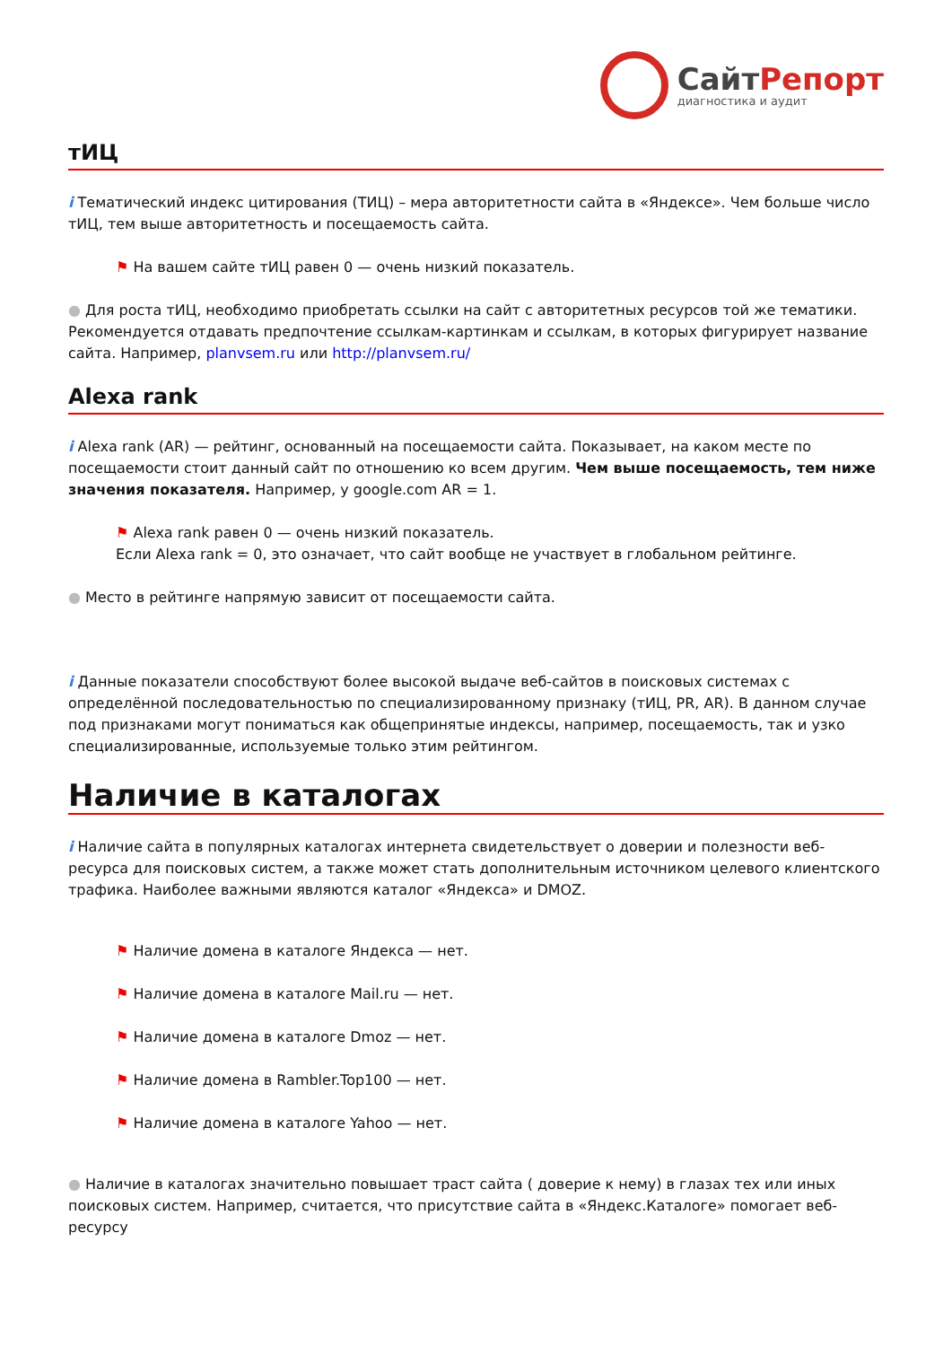СайтРепорт
диагностика и аудит
тИЦ
i Тематический индекс цитирования (ТИЦ) – мера авторитетности сайта в «Яндексе». Чем больше число тИЦ, тем выше авторитетность и посещаемость сайта.
⚑ На вашем сайте тИЦ равен 0 — очень низкий показатель.
● Для роста тИЦ, необходимо приобретать ссылки на сайт с авторитетных ресурсов той же тематики. Рекомендуется отдавать предпочтение ссылкам-картинкам и ссылкам, в которых фигурирует название сайта. Например, planvsem.ru или http://planvsem.ru/
Alexa rank
i Alexa rank (AR) — рейтинг, основанный на посещаемости сайта. Показывает, на каком месте по посещаемости стоит данный сайт по отношению ко всем другим. Чем выше посещаемость, тем ниже значения показателя. Например, у google.com AR = 1.
⚑ Alexa rank равен 0 — очень низкий показатель.
Если Alexa rank = 0, это означает, что сайт вообще не участвует в глобальном рейтинге.
● Место в рейтинге напрямую зависит от посещаемости сайта.
i Данные показатели способствуют более высокой выдаче веб-сайтов в поисковых системах с определённой последовательностью по специализированному признаку (тИЦ, PR, AR). В данном случае под признаками могут пониматься как общепринятые индексы, например, посещаемость, так и узко специализированные, используемые только этим рейтингом.
Наличие в каталогах
i Наличие сайта в популярных каталогах интернета свидетельствует о доверии и полезности веб-ресурса для поисковых систем, а также может стать дополнительным источником целевого клиентского трафика. Наиболее важными являются каталог «Яндекса» и DMOZ.
⚑ Наличие домена в каталоге Яндекса — нет.
⚑ Наличие домена в каталоге Mail.ru — нет.
⚑ Наличие домена в каталоге Dmoz — нет.
⚑ Наличие домена в Rambler.Top100 — нет.
⚑ Наличие домена в каталоге Yahoo — нет.
● Наличие в каталогах значительно повышает траст сайта ( доверие к нему) в глазах тех или иных поисковых систем. Например, считается, что присутствие сайта в «Яндекс.Каталоге» помогает веб-ресурсу